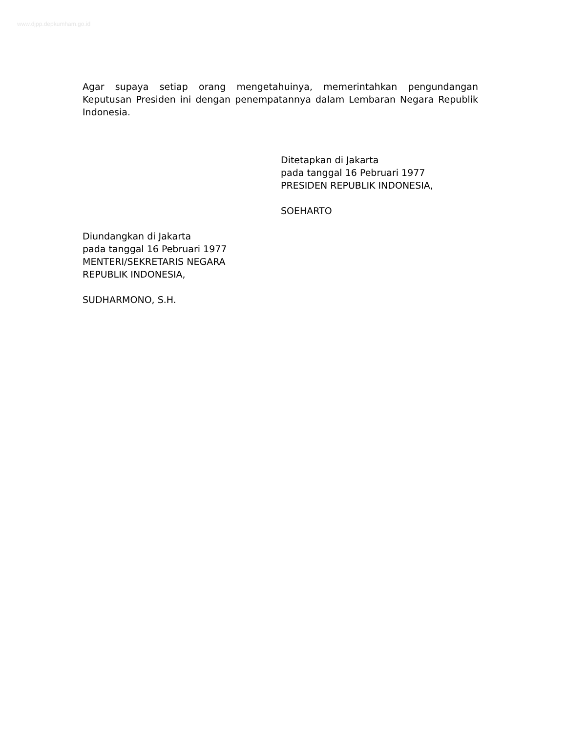www.djpp.depkumham.go.id
Agar supaya setiap orang mengetahuinya, memerintahkan pengundangan Keputusan Presiden ini dengan penempatannya dalam Lembaran Negara Republik Indonesia.
Ditetapkan di Jakarta
pada tanggal 16 Pebruari 1977
PRESIDEN REPUBLIK INDONESIA,
SOEHARTO
Diundangkan di Jakarta
pada tanggal 16 Pebruari 1977
MENTERI/SEKRETARIS NEGARA
REPUBLIK INDONESIA,
SUDHARMONO, S.H.